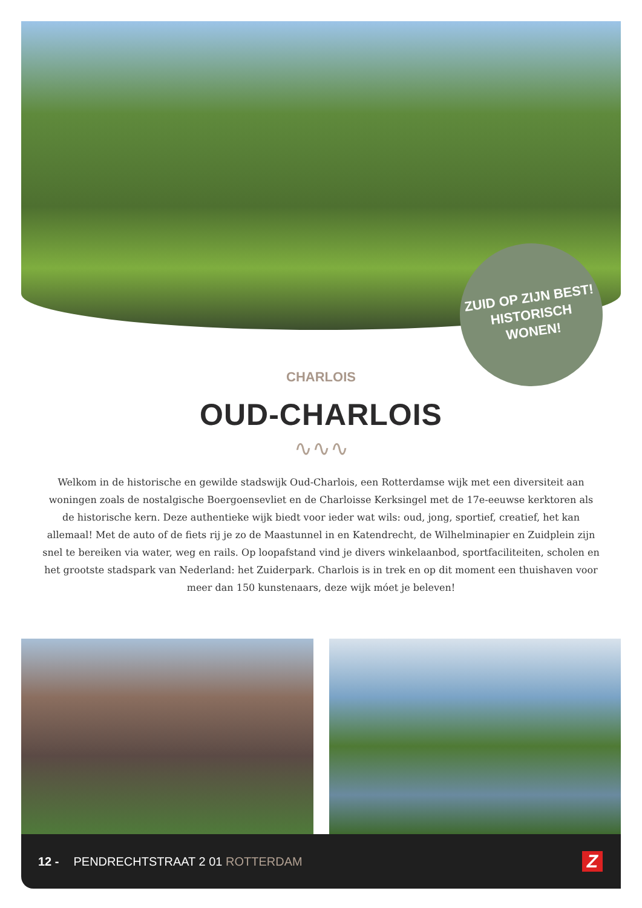ZUID OP ZIJN BEST!
HISTORISCH
WONEN!
CHARLOIS
OUD-CHARLOIS
∿∿∿
Welkom in de historische en gewilde stadswijk Oud-Charlois, een Rotterdamse wijk met een diversiteit aan woningen zoals de nostalgische Boergoensevliet en de Charloisse Kerksingel met de 17e-eeuwse kerktoren als de historische kern. Deze authentieke wijk biedt voor ieder wat wils: oud, jong, sportief, creatief, het kan allemaal! Met de auto of de fiets rij je zo de Maastunnel in en Katendrecht, de Wilhelminapier en Zuidplein zijn snel te bereiken via water, weg en rails. Op loopafstand vind je divers winkelaanbod, sportfaciliteiten, scholen en het grootste stadspark van Nederland: het Zuiderpark. Charlois is in trek en op dit moment een thuishaven voor meer dan 150 kunstenaars, deze wijk móet je beleven!
12 - PENDRECHTSTRAAT 2 01 ROTTERDAM Z